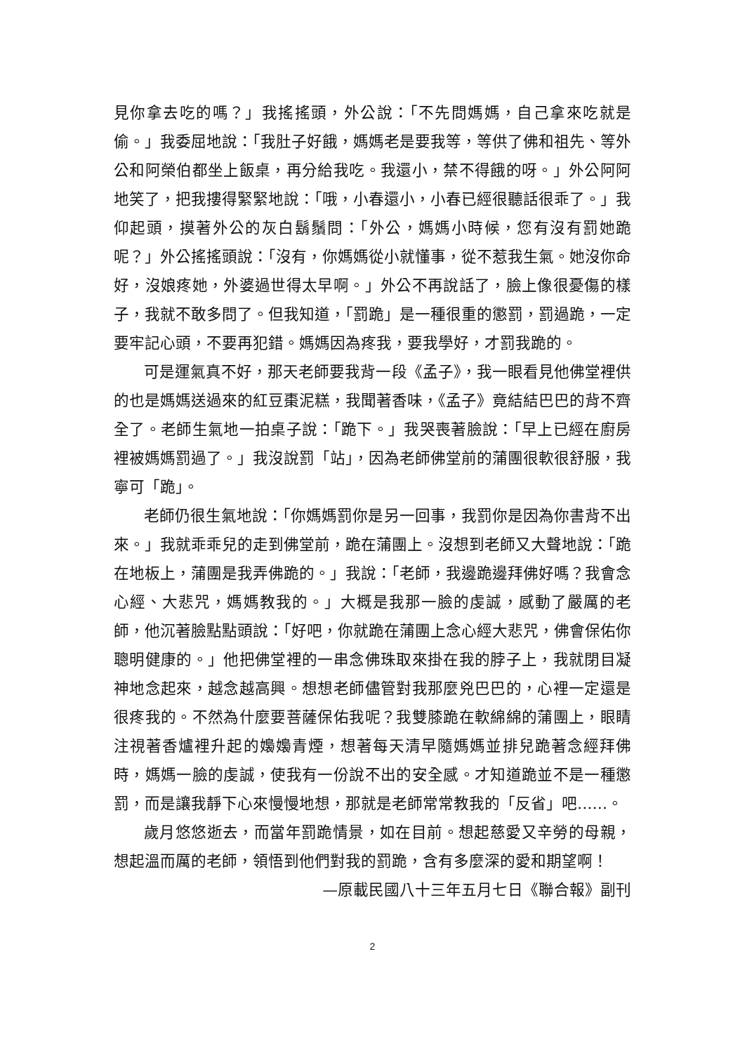見你拿去吃的嗎？」我搖搖頭，外公說：「不先問媽媽，自己拿來吃就是偷。」我委屈地說：「我肚子好餓，媽媽老是要我等，等供了佛和祖先、等外公和阿榮伯都坐上飯桌，再分給我吃。我還小，禁不得餓的呀。」外公阿阿地笑了，把我摟得緊緊地說：「哦，小春還小，小春已經很聽話很乖了。」我仰起頭，摸著外公的灰白鬍鬚問：「外公，媽媽小時候，您有沒有罰她跪呢？」外公搖搖頭說：「沒有，你媽媽從小就懂事，從不惹我生氣。她沒你命好，沒娘疼她，外婆過世得太早啊。」外公不再說話了，臉上像很憂傷的樣子，我就不敢多問了。但我知道，「罰跪」是一種很重的懲罰，罰過跪，一定要牢記心頭，不要再犯錯。媽媽因為疼我，要我學好，才罰我跪的。
可是運氣真不好，那天老師要我背一段《孟子》，我一眼看見他佛堂裡供的也是媽媽送過來的紅豆棗泥糕，我聞著香味，《孟子》竟結結巴巴的背不齊全了。老師生氣地一拍桌子說：「跪下。」我哭喪著臉說：「早上已經在廚房裡被媽媽罰過了。」我沒說罰「站」，因為老師佛堂前的蒲團很軟很舒服，我寧可「跪」。
老師仍很生氣地說：「你媽媽罰你是另一回事，我罰你是因為你書背不出來。」我就乖乖兒的走到佛堂前，跪在蒲團上。沒想到老師又大聲地說：「跪在地板上，蒲團是我弄佛跪的。」我說：「老師，我邊跪邊拜佛好嗎？我會念心經、大悲咒，媽媽教我的。」大概是我那一臉的虔誠，感動了嚴厲的老師，他沉著臉點點頭說：「好吧，你就跪在蒲團上念心經大悲咒，佛會保佑你聰明健康的。」他把佛堂裡的一串念佛珠取來掛在我的脖子上，我就閉目凝神地念起來，越念越高興。想想老師儘管對我那麼兇巴巴的，心裡一定還是很疼我的。不然為什麼要菩薩保佑我呢？我雙膝跪在軟綿綿的蒲團上，眼睛注視著香爐裡升起的嬝嬝青煙，想著每天清早隨媽媽並排兒跪著念經拜佛時，媽媽一臉的虔誠，使我有一份說不出的安全感。才知道跪並不是一種懲罰，而是讓我靜下心來慢慢地想，那就是老師常常教我的「反省」吧……。
歲月悠悠逝去，而當年罰跪情景，如在目前。想起慈愛又辛勞的母親，想起溫而厲的老師，領悟到他們對我的罰跪，含有多麼深的愛和期望啊！
—原載民國八十三年五月七日《聯合報》副刊
2